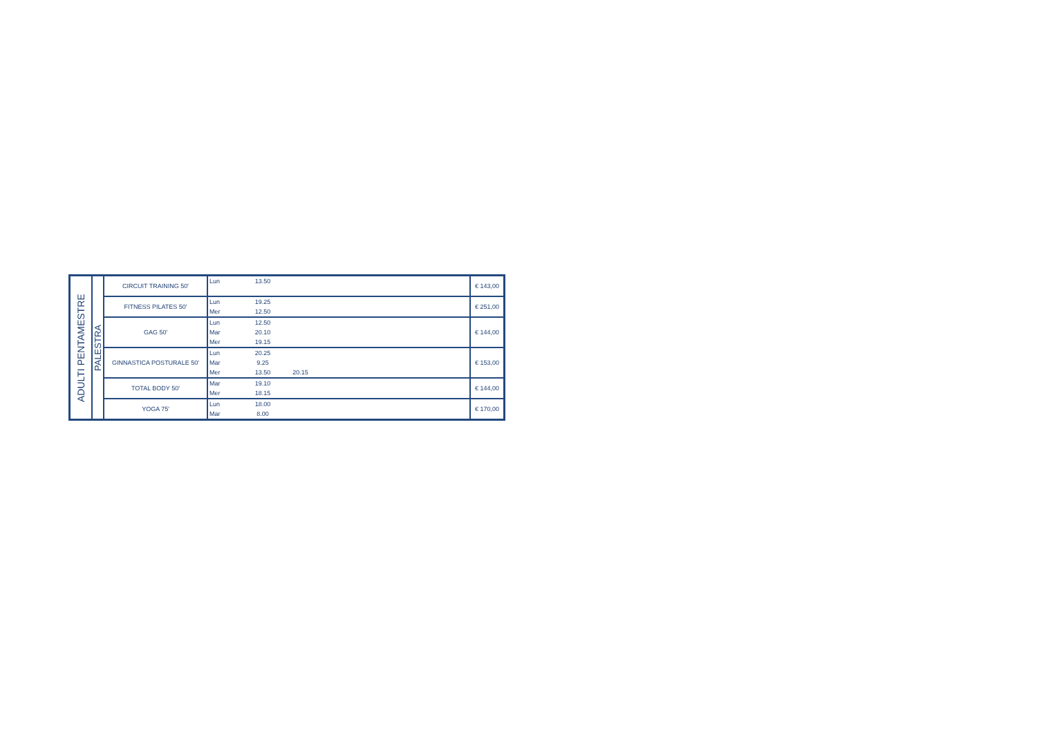| ADULTI PENTAMESTRE | PALESTRA | CIRCUIT TRAINING 50' | Lun 13.50 | € 143,00 |
| | | FITNESS PILATES 50' | Lun 19.25 Mer 12.50 | € 251,00 |
| | | GAG 50' | Lun 12.50 Mar 20.10 Mer 19.15 | € 144,00 |
| | | GINNASTICA POSTURALE 50' | Lun 20.25 Mar 9.25 Mer 13.50 20.15 | € 153,00 |
| | | TOTAL BODY 50' | Mar 19.10 Mer 18.15 | € 144,00 |
| | | YOGA 75' | Lun 18.00 Mar 8.00 | € 170,00 |